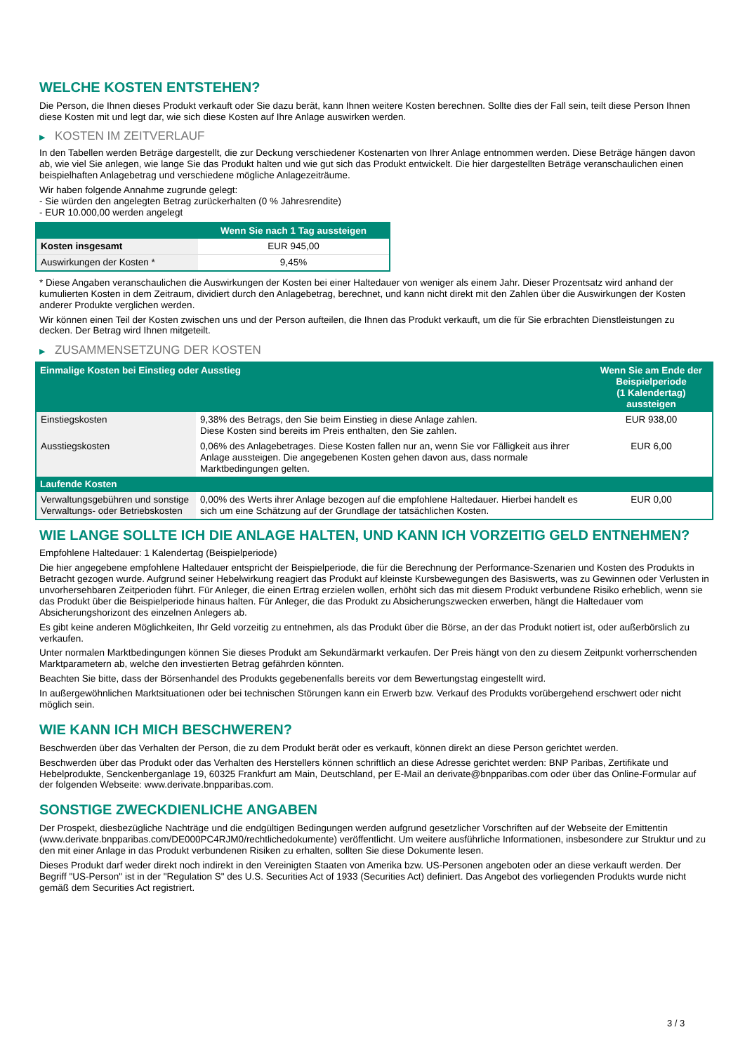WELCHE KOSTEN ENTSTEHEN?
Die Person, die Ihnen dieses Produkt verkauft oder Sie dazu berät, kann Ihnen weitere Kosten berechnen. Sollte dies der Fall sein, teilt diese Person Ihnen diese Kosten mit und legt dar, wie sich diese Kosten auf Ihre Anlage auswirken werden.
▶ KOSTEN IM ZEITVERLAUF
In den Tabellen werden Beträge dargestellt, die zur Deckung verschiedener Kostenarten von Ihrer Anlage entnommen werden. Diese Beträge hängen davon ab, wie viel Sie anlegen, wie lange Sie das Produkt halten und wie gut sich das Produkt entwickelt. Die hier dargestellten Beträge veranschaulichen einen beispielhaften Anlagebetrag und verschiedene mögliche Anlagezeiträume.
Wir haben folgende Annahme zugrunde gelegt:
- Sie würden den angelegten Betrag zurückerhalten (0 % Jahresrendite)
- EUR 10.000,00 werden angelegt
| | Wenn Sie nach 1 Tag aussteigen |
| --- | --- |
| Kosten insgesamt | EUR 945,00 |
| Auswirkungen der Kosten * | 9,45% |
* Diese Angaben veranschaulichen die Auswirkungen der Kosten bei einer Haltedauer von weniger als einem Jahr. Dieser Prozentsatz wird anhand der kumulierten Kosten in dem Zeitraum, dividiert durch den Anlagebetrag, berechnet, und kann nicht direkt mit den Zahlen über die Auswirkungen der Kosten anderer Produkte verglichen werden.
Wir können einen Teil der Kosten zwischen uns und der Person aufteilen, die Ihnen das Produkt verkauft, um die für Sie erbrachten Dienstleistungen zu decken. Der Betrag wird Ihnen mitgeteilt.
▶ ZUSAMMENSETZUNG DER KOSTEN
| Einmalige Kosten bei Einstieg oder Ausstieg | | Wenn Sie am Ende der Beispielperiode (1 Kalendertag) aussteigen |
| --- | --- | --- |
| Einstiegskosten | 9,38% des Betrags, den Sie beim Einstieg in diese Anlage zahlen. Diese Kosten sind bereits im Preis enthalten, den Sie zahlen. | EUR 938,00 |
| Ausstiegskosten | 0,06% des Anlagebetrages. Diese Kosten fallen nur an, wenn Sie vor Fälligkeit aus ihrer Anlage aussteigen. Die angegebenen Kosten gehen davon aus, dass normale Marktbedingungen gelten. | EUR 6,00 |
| Laufende Kosten | | |
| Verwaltungsgebühren und sonstige Verwaltungs- oder Betriebskosten | 0,00% des Werts ihrer Anlage bezogen auf die empfohlene Haltedauer. Hierbei handelt es sich um eine Schätzung auf der Grundlage der tatsächlichen Kosten. | EUR 0,00 |
WIE LANGE SOLLTE ICH DIE ANLAGE HALTEN, UND KANN ICH VORZEITIG GELD ENTNEHMEN?
Empfohlene Haltedauer: 1 Kalendertag (Beispielperiode)
Die hier angegebene empfohlene Haltedauer entspricht der Beispielperiode, die für die Berechnung der Performance-Szenarien und Kosten des Produkts in Betracht gezogen wurde. Aufgrund seiner Hebelwirkung reagiert das Produkt auf kleinste Kursbewegungen des Basiswerts, was zu Gewinnen oder Verlusten in unvorhersehbaren Zeitperioden führt. Für Anleger, die einen Ertrag erzielen wollen, erhöht sich das mit diesem Produkt verbundene Risiko erheblich, wenn sie das Produkt über die Beispielperiode hinaus halten. Für Anleger, die das Produkt zu Absicherungszwecken erwerben, hängt die Haltedauer vom Absicherungshorizont des einzelnen Anlegers ab.
Es gibt keine anderen Möglichkeiten, Ihr Geld vorzeitig zu entnehmen, als das Produkt über die Börse, an der das Produkt notiert ist, oder außerbörslich zu verkaufen.
Unter normalen Marktbedingungen können Sie dieses Produkt am Sekundärmarkt verkaufen. Der Preis hängt von den zu diesem Zeitpunkt vorherrschenden Marktparametern ab, welche den investierten Betrag gefährden könnten.
Beachten Sie bitte, dass der Börsenhandel des Produkts gegebenenfalls bereits vor dem Bewertungstag eingestellt wird.
In außergewöhnlichen Marktsituationen oder bei technischen Störungen kann ein Erwerb bzw. Verkauf des Produkts vorübergehend erschwert oder nicht möglich sein.
WIE KANN ICH MICH BESCHWEREN?
Beschwerden über das Verhalten der Person, die zu dem Produkt berät oder es verkauft, können direkt an diese Person gerichtet werden.
Beschwerden über das Produkt oder das Verhalten des Herstellers können schriftlich an diese Adresse gerichtet werden: BNP Paribas, Zertifikate und Hebelprodukte, Senckenberganlage 19, 60325 Frankfurt am Main, Deutschland, per E-Mail an derivate@bnpparibas.com oder über das Online-Formular auf der folgenden Webseite: www.derivate.bnpparibas.com.
SONSTIGE ZWECKDIENLICHE ANGABEN
Der Prospekt, diesbezügliche Nachträge und die endgültigen Bedingungen werden aufgrund gesetzlicher Vorschriften auf der Webseite der Emittentin (www.derivate.bnpparibas.com/DE000PC4RJM0/rechtlichedokumente) veröffentlicht. Um weitere ausführliche Informationen, insbesondere zur Struktur und zu den mit einer Anlage in das Produkt verbundenen Risiken zu erhalten, sollten Sie diese Dokumente lesen.
Dieses Produkt darf weder direkt noch indirekt in den Vereinigten Staaten von Amerika bzw. US-Personen angeboten oder an diese verkauft werden. Der Begriff "US-Person" ist in der "Regulation S" des U.S. Securities Act of 1933 (Securities Act) definiert. Das Angebot des vorliegenden Produkts wurde nicht gemäß dem Securities Act registriert.
3 / 3